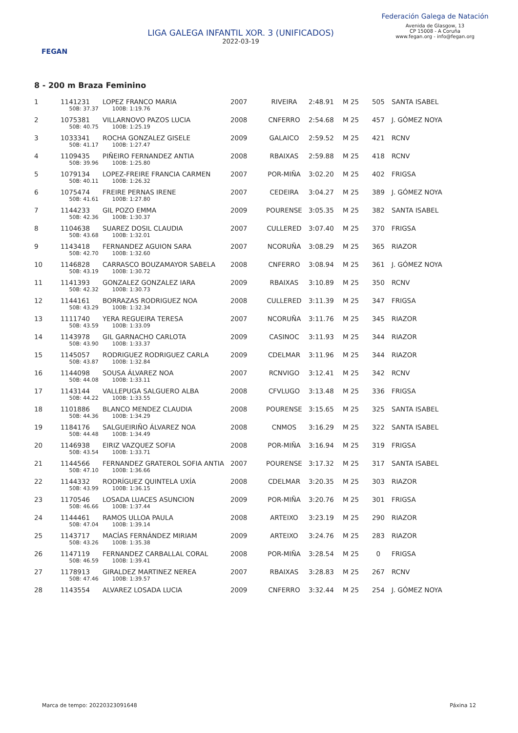FEGAN
LIGA GALEGA INFANTIL XOR. 3 (UNIFICADOS)
2022-03-19
Federación Galega de Natación
Avenida de Glasgow, 13
CP 15008 - A Coruña
www.fegan.org - info@fegan.org
8 - 200 m Braza Feminino
| 1 | 1141231 | LOPEZ FRANCO MARIA | 2007 | RIVEIRA | 2:48.91 | M 25 | 505 | SANTA ISABEL |
| | 50B: 37.37 100B: 1:19.76 | | | | | | | |
| 2 | 1075381 | VILLARNOVO PAZOS LUCIA | 2008 | CNFERRO | 2:54.68 | M 25 | 457 | J. GÓMEZ NOYA |
| | 50B: 40.75 100B: 1:25.19 | | | | | | | |
| 3 | 1033341 | ROCHA GONZALEZ GISELE | 2009 | GALAICO | 2:59.52 | M 25 | 421 | RCNV |
| | 50B: 41.17 100B: 1:27.47 | | | | | | | |
| 4 | 1109435 | PIÑEIRO FERNANDEZ ANTIA | 2008 | RBAIXAS | 2:59.88 | M 25 | 418 | RCNV |
| | 50B: 39.96 100B: 1:25.80 | | | | | | | |
| 5 | 1079134 | LOPEZ-FREIRE FRANCIA CARMEN | 2007 | POR-MIÑA | 3:02.20 | M 25 | 402 | FRIGSA |
| | 50B: 40.11 100B: 1:26.32 | | | | | | | |
| 6 | 1075474 | FREIRE PERNAS IRENE | 2007 | CEDEIRA | 3:04.27 | M 25 | 389 | J. GÓMEZ NOYA |
| | 50B: 41.61 100B: 1:27.80 | | | | | | | |
| 7 | 1144233 | GIL POZO EMMA | 2009 | POURENSE | 3:05.35 | M 25 | 382 | SANTA ISABEL |
| | 50B: 42.36 100B: 1:30.37 | | | | | | | |
| 8 | 1104638 | SUAREZ DOSIL CLAUDIA | 2007 | CULLERED | 3:07.40 | M 25 | 370 | FRIGSA |
| | 50B: 43.68 100B: 1:32.01 | | | | | | | |
| 9 | 1143418 | FERNANDEZ AGUION SARA | 2007 | NCORUÑA | 3:08.29 | M 25 | 365 | RIAZOR |
| | 50B: 42.70 100B: 1:32.60 | | | | | | | |
| 10 | 1146828 | CARRASCO BOUZAMAYOR SABELA | 2008 | CNFERRO | 3:08.94 | M 25 | 361 | J. GÓMEZ NOYA |
| | 50B: 43.19 100B: 1:30.72 | | | | | | | |
| 11 | 1141393 | GONZALEZ GONZALEZ IARA | 2009 | RBAIXAS | 3:10.89 | M 25 | 350 | RCNV |
| | 50B: 42.32 100B: 1:30.73 | | | | | | | |
| 12 | 1144161 | BORRAZAS RODRIGUEZ NOA | 2008 | CULLERED | 3:11.39 | M 25 | 347 | FRIGSA |
| | 50B: 43.29 100B: 1:32.34 | | | | | | | |
| 13 | 1111740 | YERA REGUEIRA TERESA | 2007 | NCORUÑA | 3:11.76 | M 25 | 345 | RIAZOR |
| | 50B: 43.59 100B: 1:33.09 | | | | | | | |
| 14 | 1143978 | GIL GARNACHO CARLOTA | 2009 | CASINOC | 3:11.93 | M 25 | 344 | RIAZOR |
| | 50B: 43.90 100B: 1:33.37 | | | | | | | |
| 15 | 1145057 | RODRIGUEZ RODRIGUEZ CARLA | 2009 | CDELMAR | 3:11.96 | M 25 | 344 | RIAZOR |
| | 50B: 43.87 100B: 1:32.84 | | | | | | | |
| 16 | 1144098 | SOUSA ÁLVAREZ NOA | 2007 | RCNVIGO | 3:12.41 | M 25 | 342 | RCNV |
| | 50B: 44.08 100B: 1:33.11 | | | | | | | |
| 17 | 1143144 | VALLEPUGA SALGUERO ALBA | 2008 | CFVLUGO | 3:13.48 | M 25 | 336 | FRIGSA |
| | 50B: 44.22 100B: 1:33.55 | | | | | | | |
| 18 | 1101886 | BLANCO MENDEZ CLAUDIA | 2008 | POURENSE | 3:15.65 | M 25 | 325 | SANTA ISABEL |
| | 50B: 44.36 100B: 1:34.29 | | | | | | | |
| 19 | 1184176 | SALGUEIRIÑO ÁLVAREZ NOA | 2008 | CNMOS | 3:16.29 | M 25 | 322 | SANTA ISABEL |
| | 50B: 44.48 100B: 1:34.49 | | | | | | | |
| 20 | 1146938 | EIRIZ VAZQUEZ SOFIA | 2008 | POR-MIÑA | 3:16.94 | M 25 | 319 | FRIGSA |
| | 50B: 43.54 100B: 1:33.71 | | | | | | | |
| 21 | 1144566 | FERNANDEZ GRATEROL SOFIA ANTIA | 2007 | POURENSE | 3:17.32 | M 25 | 317 | SANTA ISABEL |
| | 50B: 47.10 100B: 1:36.66 | | | | | | | |
| 22 | 1144332 | RODRÍGUEZ QUINTELA UXÍA | 2008 | CDELMAR | 3:20.35 | M 25 | 303 | RIAZOR |
| | 50B: 43.99 100B: 1:36.15 | | | | | | | |
| 23 | 1170546 | LOSADA LUACES ASUNCION | 2009 | POR-MIÑA | 3:20.76 | M 25 | 301 | FRIGSA |
| | 50B: 46.66 100B: 1:37.44 | | | | | | | |
| 24 | 1144461 | RAMOS ULLOA PAULA | 2008 | ARTEIXO | 3:23.19 | M 25 | 290 | RIAZOR |
| | 50B: 47.04 100B: 1:39.14 | | | | | | | |
| 25 | 1143717 | MACÍAS FERNÁNDEZ MIRIAM | 2009 | ARTEIXO | 3:24.76 | M 25 | 283 | RIAZOR |
| | 50B: 43.26 100B: 1:35.38 | | | | | | | |
| 26 | 1147119 | FERNANDEZ CARBALLAL CORAL | 2008 | POR-MIÑA | 3:28.54 | M 25 | 0 | FRIGSA |
| | 50B: 46.59 100B: 1:39.41 | | | | | | | |
| 27 | 1178913 | GIRALDEZ MARTINEZ NEREA | 2007 | RBAIXAS | 3:28.83 | M 25 | 267 | RCNV |
| | 50B: 47.46 100B: 1:39.57 | | | | | | | |
| 28 | 1143554 | ALVAREZ LOSADA LUCIA | 2009 | CNFERRO | 3:32.44 | M 25 | 254 | J. GÓMEZ NOYA |
Marca de tempo: 20220323091648 Páxina 12